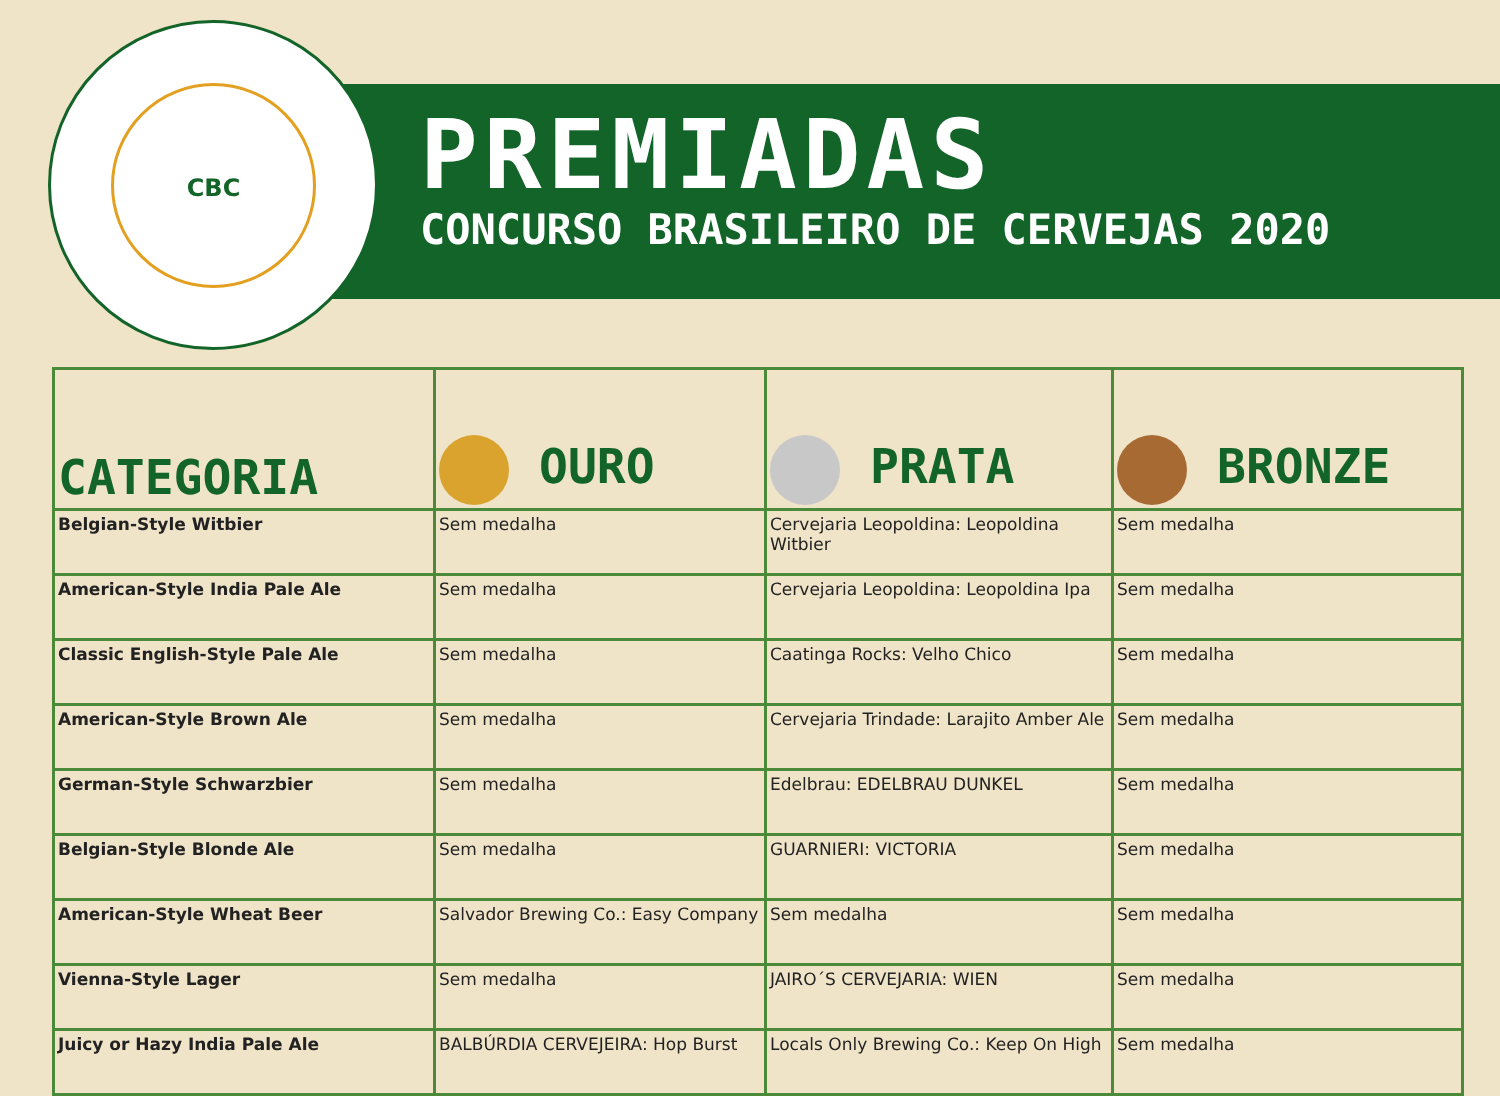CBC
PREMIADAS
CONCURSO BRASILEIRO DE CERVEJAS 2020
| CATEGORIA | OURO | PRATA | BRONZE |
| --- | --- | --- | --- |
| Belgian-Style Witbier | Sem medalha | Cervejaria Leopoldina: Leopoldina Witbier | Sem medalha |
| American-Style India Pale Ale | Sem medalha | Cervejaria Leopoldina: Leopoldina Ipa | Sem medalha |
| Classic English-Style Pale Ale | Sem medalha | Caatinga Rocks: Velho Chico | Sem medalha |
| American-Style Brown Ale | Sem medalha | Cervejaria Trindade: Larajito Amber Ale | Sem medalha |
| German-Style Schwarzbier | Sem medalha | Edelbrau: EDELBRAU DUNKEL | Sem medalha |
| Belgian-Style Blonde Ale | Sem medalha | GUARNIERI: VICTORIA | Sem medalha |
| American-Style Wheat Beer | Salvador Brewing Co.: Easy Company | Sem medalha | Sem medalha |
| Vienna-Style Lager | Sem medalha | JAIRO´S CERVEJARIA: WIEN | Sem medalha |
| Juicy or Hazy India Pale Ale | BALBÚRDIA CERVEJEIRA: Hop Burst | Locals Only Brewing Co.: Keep On High | Sem medalha |